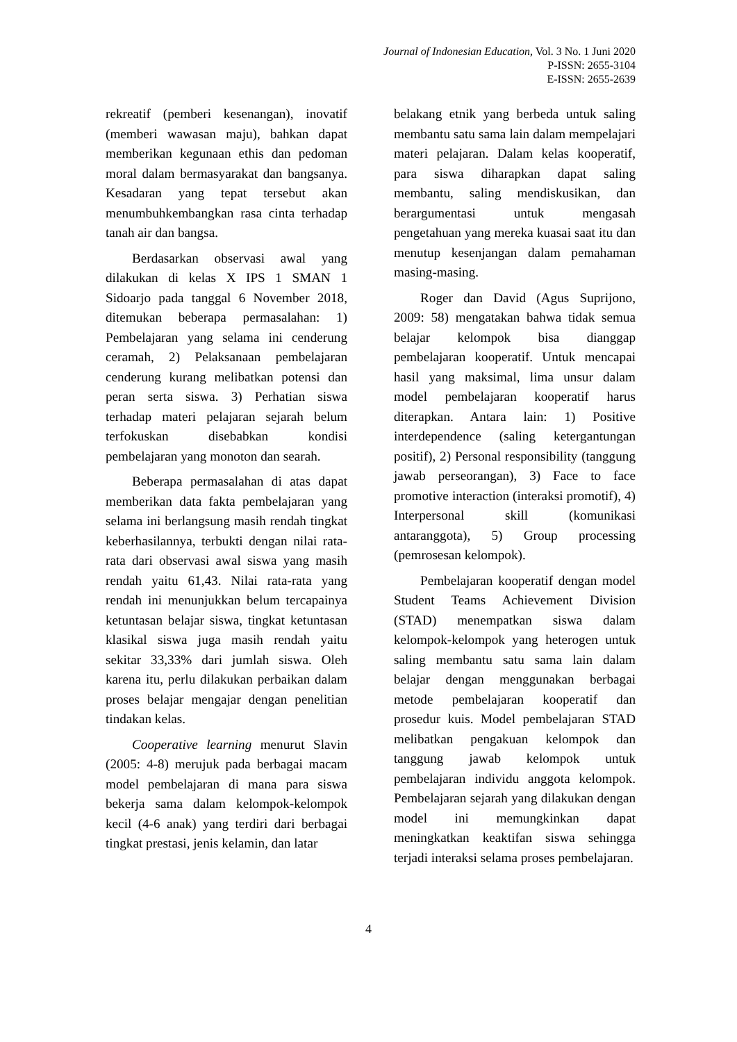Journal of Indonesian Education, Vol. 3 No. 1 Juni 2020
P-ISSN: 2655-3104
E-ISSN: 2655-2639
rekreatif (pemberi kesenangan), inovatif (memberi wawasan maju), bahkan dapat memberikan kegunaan ethis dan pedoman moral dalam bermasyarakat dan bangsanya. Kesadaran yang tepat tersebut akan menumbuhkembangkan rasa cinta terhadap tanah air dan bangsa.
Berdasarkan observasi awal yang dilakukan di kelas X IPS 1 SMAN 1 Sidoarjo pada tanggal 6 November 2018, ditemukan beberapa permasalahan: 1) Pembelajaran yang selama ini cenderung ceramah, 2) Pelaksanaan pembelajaran cenderung kurang melibatkan potensi dan peran serta siswa. 3) Perhatian siswa terhadap materi pelajaran sejarah belum terfokuskan disebabkan kondisi pembelajaran yang monoton dan searah.
Beberapa permasalahan di atas dapat memberikan data fakta pembelajaran yang selama ini berlangsung masih rendah tingkat keberhasilannya, terbukti dengan nilai rata-rata dari observasi awal siswa yang masih rendah yaitu 61,43. Nilai rata-rata yang rendah ini menunjukkan belum tercapainya ketuntasan belajar siswa, tingkat ketuntasan klasikal siswa juga masih rendah yaitu sekitar 33,33% dari jumlah siswa. Oleh karena itu, perlu dilakukan perbaikan dalam proses belajar mengajar dengan penelitian tindakan kelas.
Cooperative learning menurut Slavin (2005: 4-8) merujuk pada berbagai macam model pembelajaran di mana para siswa bekerja sama dalam kelompok-kelompok kecil (4-6 anak) yang terdiri dari berbagai tingkat prestasi, jenis kelamin, dan latar
belakang etnik yang berbeda untuk saling membantu satu sama lain dalam mempelajari materi pelajaran. Dalam kelas kooperatif, para siswa diharapkan dapat saling membantu, saling mendiskusikan, dan berargumentasi untuk mengasah pengetahuan yang mereka kuasai saat itu dan menutup kesenjangan dalam pemahaman masing-masing.
Roger dan David (Agus Suprijono, 2009: 58) mengatakan bahwa tidak semua belajar kelompok bisa dianggap pembelajaran kooperatif. Untuk mencapai hasil yang maksimal, lima unsur dalam model pembelajaran kooperatif harus diterapkan. Antara lain: 1) Positive interdependence (saling ketergantungan positif), 2) Personal responsibility (tanggung jawab perseorangan), 3) Face to face promotive interaction (interaksi promotif), 4) Interpersonal skill (komunikasi antaranggota), 5) Group processing (pemrosesan kelompok).
Pembelajaran kooperatif dengan model Student Teams Achievement Division (STAD) menempatkan siswa dalam kelompok-kelompok yang heterogen untuk saling membantu satu sama lain dalam belajar dengan menggunakan berbagai metode pembelajaran kooperatif dan prosedur kuis. Model pembelajaran STAD melibatkan pengakuan kelompok dan tanggung jawab kelompok untuk pembelajaran individu anggota kelompok. Pembelajaran sejarah yang dilakukan dengan model ini memungkinkan dapat meningkatkan keaktifan siswa sehingga terjadi interaksi selama proses pembelajaran.
4